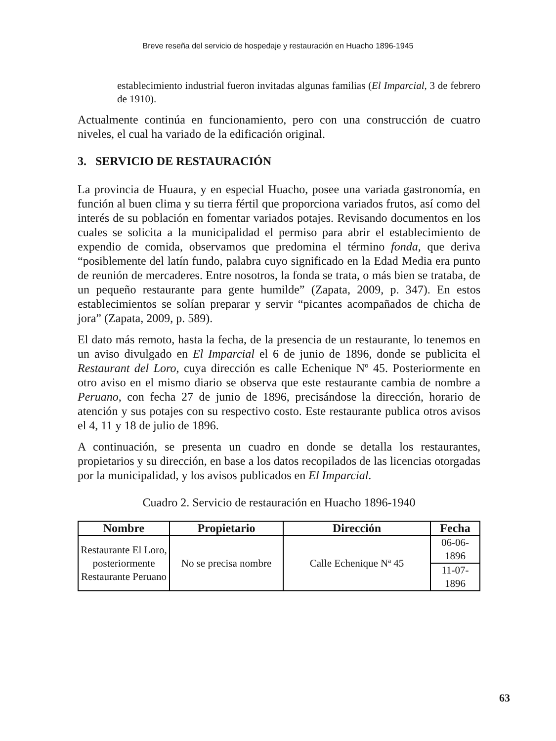Breve reseña del servicio de hospedaje y restauración en Huacho 1896-1945
establecimiento industrial fueron invitadas algunas familias (El Imparcial, 3 de febrero de 1910).
Actualmente continúa en funcionamiento, pero con una construcción de cuatro niveles, el cual ha variado de la edificación original.
3. SERVICIO DE RESTAURACIÓN
La provincia de Huaura, y en especial Huacho, posee una variada gastronomía, en función al buen clima y su tierra fértil que proporciona variados frutos, así como del interés de su población en fomentar variados potajes. Revisando documentos en los cuales se solicita a la municipalidad el permiso para abrir el establecimiento de expendio de comida, observamos que predomina el término fonda, que deriva “posiblemente del latín fundo, palabra cuyo significado en la Edad Media era punto de reunión de mercaderes. Entre nosotros, la fonda se trata, o más bien se trataba, de un pequeño restaurante para gente humilde” (Zapata, 2009, p. 347). En estos establecimientos se solían preparar y servir “picantes acompañados de chicha de jora” (Zapata, 2009, p. 589).
El dato más remoto, hasta la fecha, de la presencia de un restaurante, lo tenemos en un aviso divulgado en El Imparcial el 6 de junio de 1896, donde se publicita el Restaurant del Loro, cuya dirección es calle Echenique Nº 45. Posteriormente en otro aviso en el mismo diario se observa que este restaurante cambia de nombre a Peruano, con fecha 27 de junio de 1896, precisándose la dirección, horario de atención y sus potajes con su respectivo costo. Este restaurante publica otros avisos el 4, 11 y 18 de julio de 1896.
A continuación, se presenta un cuadro en donde se detalla los restaurantes, propietarios y su dirección, en base a los datos recopilados de las licencias otorgadas por la municipalidad, y los avisos publicados en El Imparcial.
Cuadro 2. Servicio de restauración en Huacho 1896-1940
| Nombre | Propietario | Dirección | Fecha |
| --- | --- | --- | --- |
| Restaurante El Loro, posteriormente Restaurante Peruano | No se precisa nombre | Calle Echenique Nª 45 | 06-06-1896 |
| | | | 11-07-1896 |
63